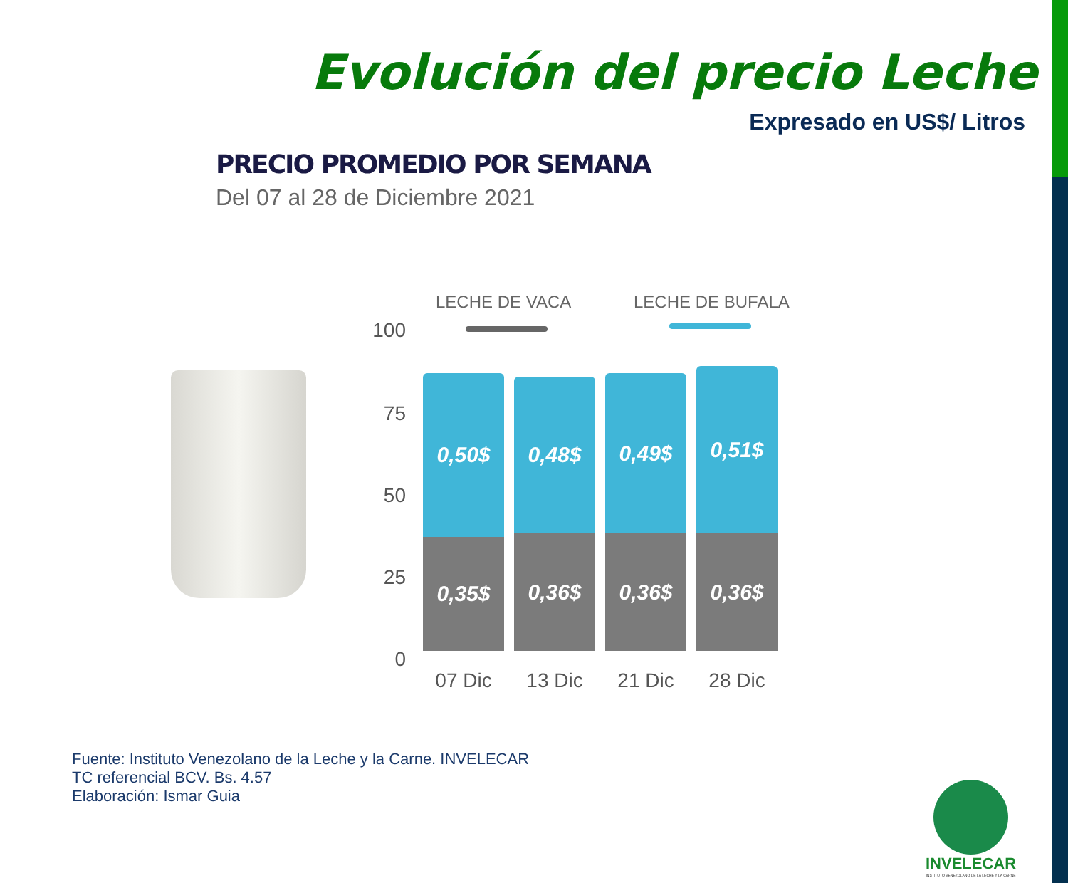Evolución del precio Leche
Expresado en US$/ Litros
PRECIO PROMEDIO POR SEMANA
Del 07 al 28 de Diciembre 2021
LECHE DE VACA LECHE DE BUFALA
100
75
50
25
0
0,50$
0,35$
0,48$
0,36$
0,49$
0,36$
0,51$
0,36$
07 Dic 13 Dic 21 Dic 28 Dic
Fuente: Instituto Venezolano de la Leche y la Carne. INVELECAR
TC referencial BCV. Bs. 4.57
Elaboración: Ismar Guia
INVELECAR
INSTITUTO VENEZOLANO DE LA LECHE Y LA CARNE